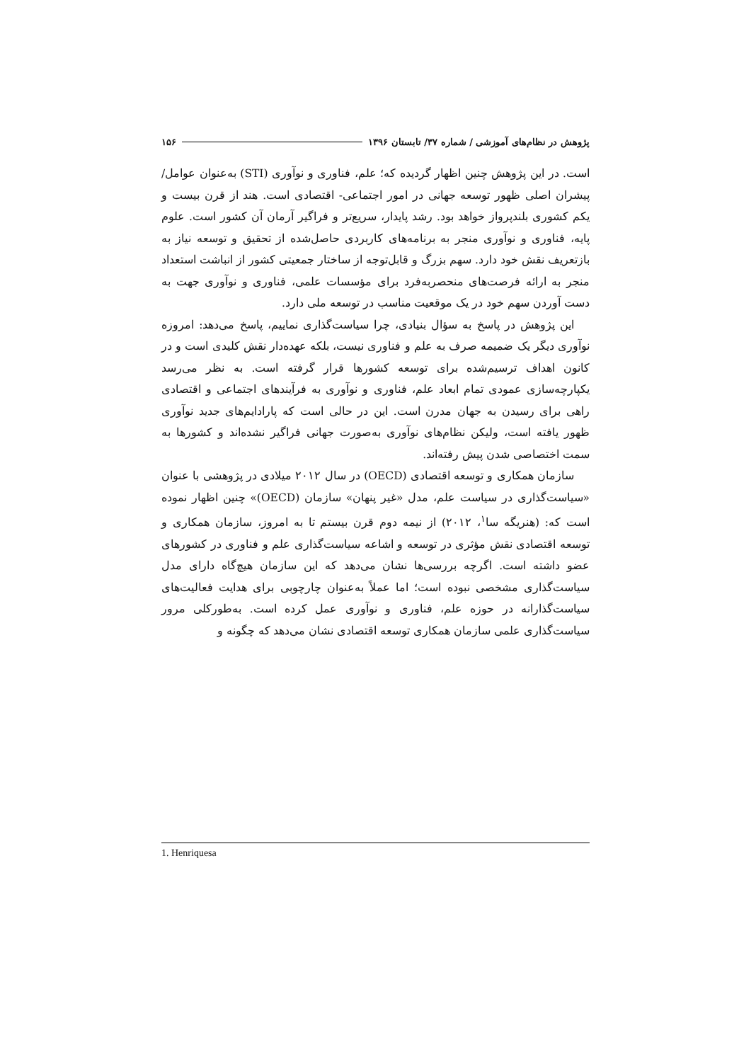پژوهش در نظام‌های آموزشی / شماره ۳۷/ تابستان ۱۳۹۶ ۱۵۶
است. در این پژوهش چنین اظهار گردیده که؛ علم، فناوری و نوآوری (STI) به‌عنوان عوامل/ پیشران اصلی ظهور توسعه جهانی در امور اجتماعی- اقتصادی است. هند از قرن بیست و یکم کشوری بلندپرواز خواهد بود. رشد پایدار، سریع‌تر و فراگیر آرمان آن کشور است. علوم پایه، فناوری و نوآوری منجر به برنامه‌های کاربردی حاصل‌شده از تحقیق و توسعه نیاز به بازتعریف نقش خود دارد. سهم بزرگ و قابل‌توجه از ساختار جمعیتی کشور از انباشت استعداد منجر به ارائه فرصت‌های منحصربه‌فرد برای مؤسسات علمی، فناوری و نوآوری جهت به دست آوردن سهم خود در یک موقعیت مناسب در توسعه ملی دارد.
این پژوهش در پاسخ به سؤال بنیادی، چرا سیاست‌گذاری نماییم، پاسخ می‌دهد: امروزه نوآوری دیگر یک ضمیمه صرف به علم و فناوری نیست، بلکه عهده‌دار نقش کلیدی است و در کانون اهداف ترسیم‌شده برای توسعه کشورها قرار گرفته است. به نظر می‌رسد یکپارچه‌سازی عمودی تمام ابعاد علم، فناوری و نوآوری به فرآیندهای اجتماعی و اقتصادی راهی برای رسیدن به جهان مدرن است. این در حالی است که پارادایم‌های جدید نوآوری ظهور یافته است، ولیکن نظام‌های نوآوری به‌صورت جهانی فراگیر نشده‌اند و کشورها به سمت اختصاصی شدن پیش رفته‌اند.
سازمان همکاری و توسعه اقتصادی (OECD) در سال ۲۰۱۲ میلادی در پژوهشی با عنوان «سیاست‌گذاری در سیاست علم، مدل «غیر پنهان» سازمان (OECD)» چنین اظهار نموده است که: (هنریگه سا<sup>۱</sup>، ۲۰۱۲) از نیمه دوم قرن بیستم تا به امروز، سازمان همکاری و توسعه اقتصادی نقش مؤثری در توسعه و اشاعه سیاست‌گذاری علم و فناوری در کشورهای عضو داشته است. اگرچه بررسی‌ها نشان می‌دهد که این سازمان هیچ‌گاه دارای مدل سیاست‌گذاری مشخصی نبوده است؛ اما عملاً به‌عنوان چارچوبی برای هدایت فعالیت‌های سیاست‌گذارانه در حوزه علم، فناوری و نوآوری عمل کرده است. به‌طورکلی مرور سیاست‌گذاری علمی سازمان همکاری توسعه اقتصادی نشان می‌دهد که چگونه و
1. Henriquesa